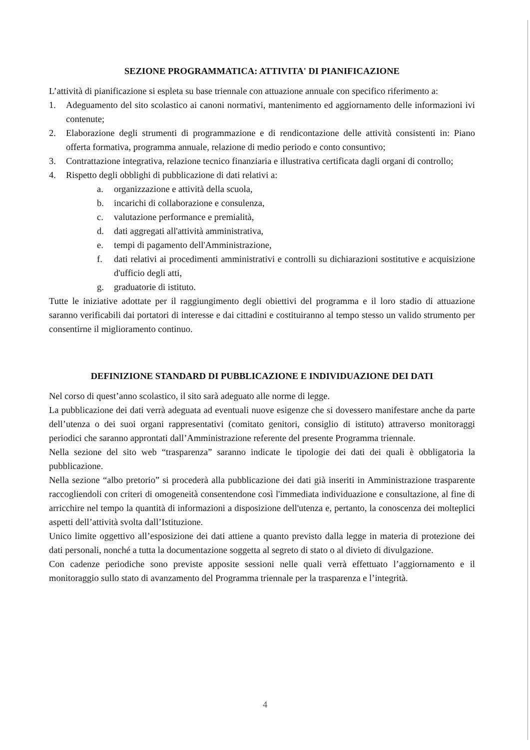SEZIONE PROGRAMMATICA: ATTIVITA' DI PIANIFICAZIONE
L’attività di pianificazione si espleta su base triennale con attuazione annuale con specifico riferimento a:
1. Adeguamento del sito scolastico ai canoni normativi, mantenimento ed aggiornamento delle informazioni ivi contenute;
2. Elaborazione degli strumenti di programmazione e di rendicontazione delle attività consistenti in: Piano offerta formativa, programma annuale, relazione di medio periodo e conto consuntivo;
3. Contrattazione integrativa, relazione tecnico finanziaria e illustrativa certificata dagli organi di controllo;
4. Rispetto degli obblighi di pubblicazione di dati relativi a:
a. organizzazione e attività della scuola,
b. incarichi di collaborazione e consulenza,
c. valutazione performance e premialità,
d. dati aggregati all'attività amministrativa,
e. tempi di pagamento dell'Amministrazione,
f. dati relativi ai procedimenti amministrativi e controlli su dichiarazioni sostitutive e acquisizione d'ufficio degli atti,
g. graduatorie di istituto.
Tutte le iniziative adottate per il raggiungimento degli obiettivi del programma e il loro stadio di attuazione saranno verificabili dai portatori di interesse e dai cittadini e costituiranno al tempo stesso un valido strumento per consentirne il miglioramento continuo.
DEFINIZIONE STANDARD DI PUBBLICAZIONE E INDIVIDUAZIONE DEI DATI
Nel corso di quest’anno scolastico, il sito sarà adeguato alle norme di legge.
La pubblicazione dei dati verrà adeguata ad eventuali nuove esigenze che si dovessero manifestare anche da parte dell’utenza o dei suoi organi rappresentativi (comitato genitori, consiglio di istituto) attraverso monitoraggi periodici che saranno approntati dall’Amministrazione referente del presente Programma triennale.
Nella sezione del sito web “trasparenza” saranno indicate le tipologie dei dati dei quali è obbligatoria la pubblicazione.
Nella sezione “albo pretorio” si procederà alla pubblicazione dei dati già inseriti in Amministrazione trasparente raccogliendoli con criteri di omogeneità consentendone così l'immediata individuazione e consultazione, al fine di arricchire nel tempo la quantità di informazioni a disposizione dell'utenza e, pertanto, la conoscenza dei molteplici aspetti dell’attività svolta dall’Istituzione.
Unico limite oggettivo all’esposizione dei dati attiene a quanto previsto dalla legge in materia di protezione dei dati personali, nonché a tutta la documentazione soggetta al segreto di stato o al divieto di divulgazione.
Con cadenze periodiche sono previste apposite sessioni nelle quali verrà effettuato l’aggiornamento e il monitoraggio sullo stato di avanzamento del Programma triennale per la trasparenza e l’integrità.
4